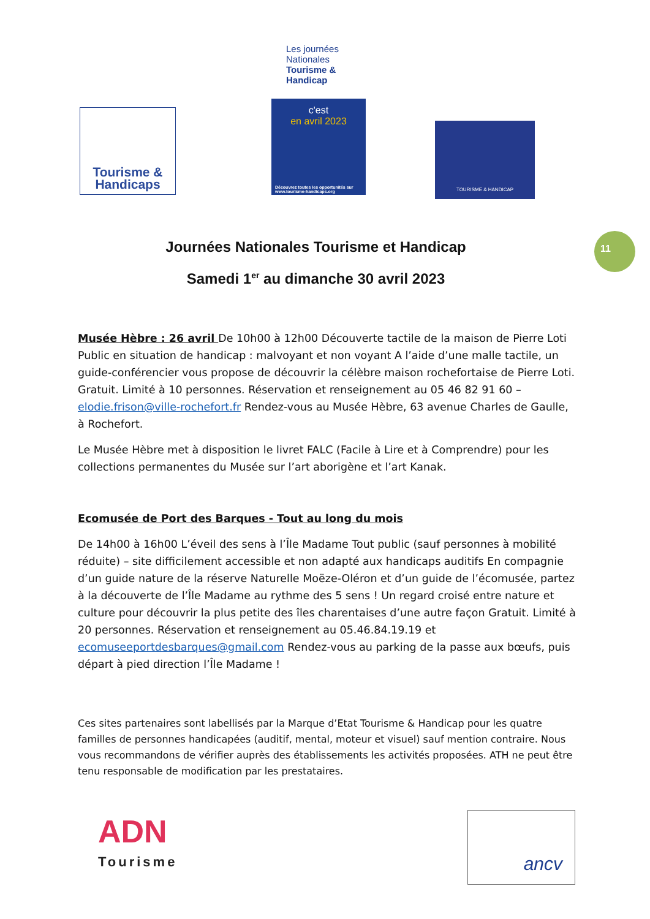Tourisme &
Handicaps
Les journées Nationales Tourisme & Handicap
c'est
en avril 2023
Découvrez toutes les opportunités sur www.tourisme-handicaps.org
TOURISME & HANDICAP
11
Journées Nationales Tourisme et Handicap
Samedi 1<sup>er</sup> au dimanche 30 avril 2023
Musée Hèbre : 26 avril De 10h00 à 12h00 Découverte tactile de la maison de Pierre Loti Public en situation de handicap : malvoyant et non voyant A l’aide d’une malle tactile, un guide-conférencier vous propose de découvrir la célèbre maison rochefortaise de Pierre Loti. Gratuit. Limité à 10 personnes. Réservation et renseignement au 05 46 82 91 60 – elodie.frison@ville-rochefort.fr Rendez-vous au Musée Hèbre, 63 avenue Charles de Gaulle, à Rochefort.
Le Musée Hèbre met à disposition le livret FALC (Facile à Lire et à Comprendre) pour les collections permanentes du Musée sur l’art aborigène et l’art Kanak.
Ecomusée de Port des Barques - Tout au long du mois
De 14h00 à 16h00 L’éveil des sens à l’Île Madame Tout public (sauf personnes à mobilité réduite) – site difficilement accessible et non adapté aux handicaps auditifs En compagnie d’un guide nature de la réserve Naturelle Moëze-Oléron et d’un guide de l’écomusée, partez à la découverte de l’Île Madame au rythme des 5 sens ! Un regard croisé entre nature et culture pour découvrir la plus petite des îles charentaises d’une autre façon Gratuit. Limité à 20 personnes. Réservation et renseignement au 05.46.84.19.19 et ecomuseeportdesbarques@gmail.com Rendez-vous au parking de la passe aux bœufs, puis départ à pied direction l’Île Madame !
Ces sites partenaires sont labellisés par la Marque d’Etat Tourisme & Handicap pour les quatre familles de personnes handicapées (auditif, mental, moteur et visuel) sauf mention contraire. Nous vous recommandons de vérifier auprès des établissements les activités proposées. ATH ne peut être tenu responsable de modification par les prestataires.
ADN
Tourisme
ancv